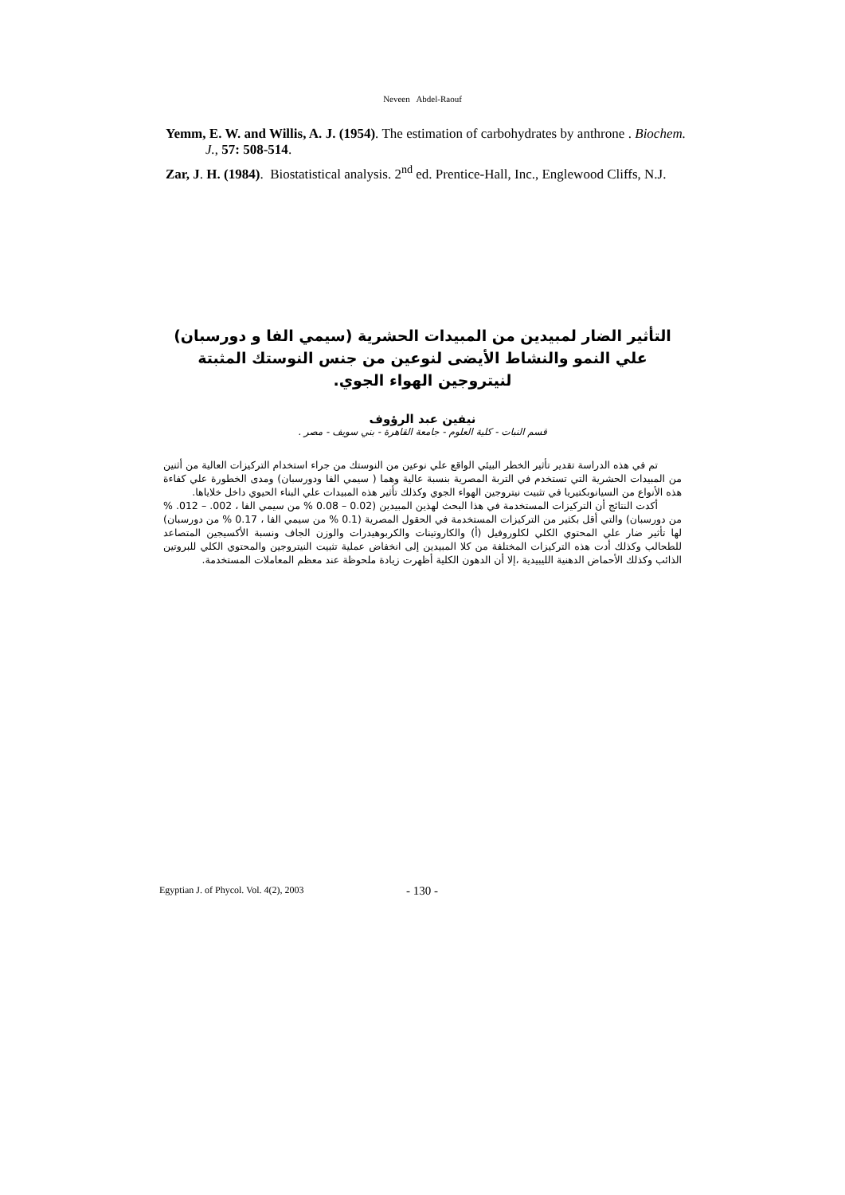Neveen Abdel-Raouf
Yemm, E. W. and Willis, A. J. (1954). The estimation of carbohydrates by anthrone . Biochem. J., 57: 508-514.
Zar, J. H. (1984). Biostatistical analysis. 2<sup>nd</sup> ed. Prentice-Hall, Inc., Englewood Cliffs, N.J.
التأثير الضار لمبيدين من المبيدات الحشرية (سيمي الفا و دورسبان) علي النمو والنشاط الأيضى لنوعين من جنس النوستك المثبتة لنيتروجين الهواء الجوي.
نيفين عبد الرؤوف
قسم النبات - كلية العلوم - جامعة القاهرة - بني سويف - مصر .
تم في هذه الدراسة تقدير تأثير الخطر البيئي الواقع علي نوعين من النوستك من جراء استخدام التركيزات العالية من أثنين من المبيدات الحشرية التي تستخدم في التربة المصرية بنسبة عالية وهما ( سيمي الفا ودورسبان) ومدى الخطورة علي كفاءة هذه الأنواع من السيانوبكتيريا في تثبيت نيتروجين الهواء الجوي وكذلك تأثير هذه المبيدات علي البناء الحيوي داخل خلاياها.
أكدت النتائج أن التركيزات المستخدمة في هذا البحث لهذين المبيدين (0.02 – 0.08 % من سيمي الفا ، 002. – 012. % من دورسبان) والتي أقل بكثير من التركيزات المستخدمة في الحقول المصرية (0.1 % من سيمي الفا ، 0.17 % من دورسبان) لها تأثير ضار علي المحتوي الكلي لكلوروفيل (أ) والكاروتينات والكربوهيدرات والوزن الجاف ونسبة الأكسيجين المتصاعد للطحالب وكذلك أدت هذه التركيزات المختلفة من كلا المبيدين إلى انخفاض عملية تثبيت النيتروجين والمحتوي الكلي للبروتين الذائب وكذلك الأحماض الدهنية الليبيدية ،إلا أن الدهون الكلية أظهرت زيادة ملحوظة عند معظم المعاملات المستخدمة.
Egyptian J. of Phycol. Vol. 4(2), 2003 - 130 -